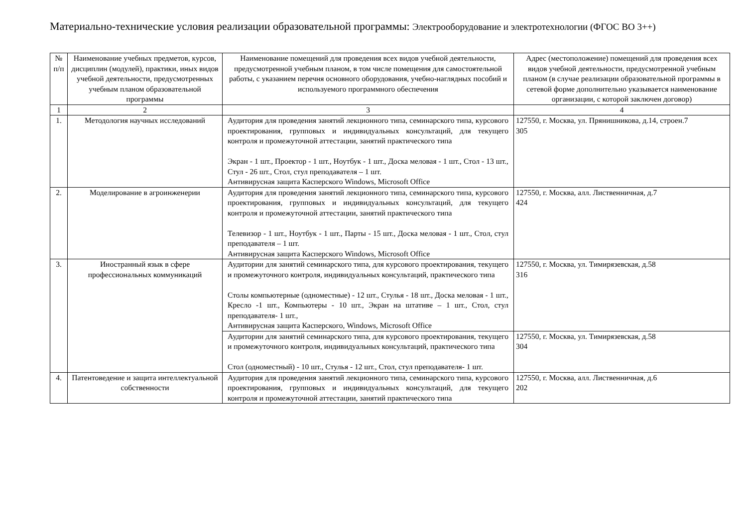Материально-технические условия реализации образовательной программы: Электрооборудование и электротехнологии (ФГОС ВО 3++)
| № п/п | Наименование учебных предметов, курсов, дисциплин (модулей), практики, иных видов учебной деятельности, предусмотренных учебным планом образовательной программы | Наименование помещений для проведения всех видов учебной деятельности, предусмотренной учебным планом, в том числе помещения для самостоятельной работы, с указанием перечня основного оборудования, учебно-наглядных пособий и используемого программного обеспечения | Адрес (местоположение) помещений для проведения всех видов учебной деятельности, предусмотренной учебным планом (в случае реализации образовательной программы в сетевой форме дополнительно указывается наименование организации, с которой заключен договор) |
| --- | --- | --- | --- |
| 1 | 2 | 3 | 4 |
| 1. | Методология научных исследований | Аудитория для проведения занятий лекционного типа, семинарского типа, курсового проектирования, групповых и индивидуальных консультаций, для текущего контроля и промежуточной аттестации, занятий практического типа Экран - 1 шт., Проектор - 1 шт., Ноутбук - 1 шт., Доска меловая - 1 шт., Стол - 13 шт., Стул - 26 шт., Стол, стул преподавателя – 1 шт. Антивирусная защита Касперского Windows, Microsoft Office | 127550, г. Москва, ул. Прянишникова, д.14, строен.7 305 |
| 2. | Моделирование в агроинженерии | Аудитория для проведения занятий лекционного типа, семинарского типа, курсового проектирования, групповых и индивидуальных консультаций, для текущего контроля и промежуточной аттестации, занятий практического типа Телевизор - 1 шт., Ноутбук - 1 шт., Парты - 15 шт., Доска меловая - 1 шт., Стол, стул преподавателя – 1 шт. Антивирусная защита Касперского Windows, Microsoft Office | 127550, г. Москва, алл. Лиственничная, д.7 424 |
| 3. | Иностранный язык в сфере профессиональных коммуникаций | Аудитории для занятий семинарского типа, для курсового проектирования, текущего и промежуточного контроля, индивидуальных консультаций, практического типа Столы компьютерные (одноместные) - 12 шт., Стулья - 18 шт., Доска меловая - 1 шт., Кресло -1 шт., Компьютеры - 10 шт., Экран на штативе – 1 шт., Стол, стул преподавателя- 1 шт., Антивирусная защита Касперского, Windows, Microsoft Office | 127550, г. Москва, ул. Тимирязевская, д.58 316 |
| | | Аудитории для занятий семинарского типа, для курсового проектирования, текущего и промежуточного контроля, индивидуальных консультаций, практического типа Стол (одноместный) - 10 шт., Стулья - 12 шт., Стол, стул преподавателя- 1 шт. | 127550, г. Москва, ул. Тимирязевская, д.58 304 |
| 4. | Патентоведение и защита интеллектуальной собственности | Аудитория для проведения занятий лекционного типа, семинарского типа, курсового проектирования, групповых и индивидуальных консультаций, для текущего контроля и промежуточной аттестации, занятий практического типа | 127550, г. Москва, алл. Лиственничная, д.6 202 |